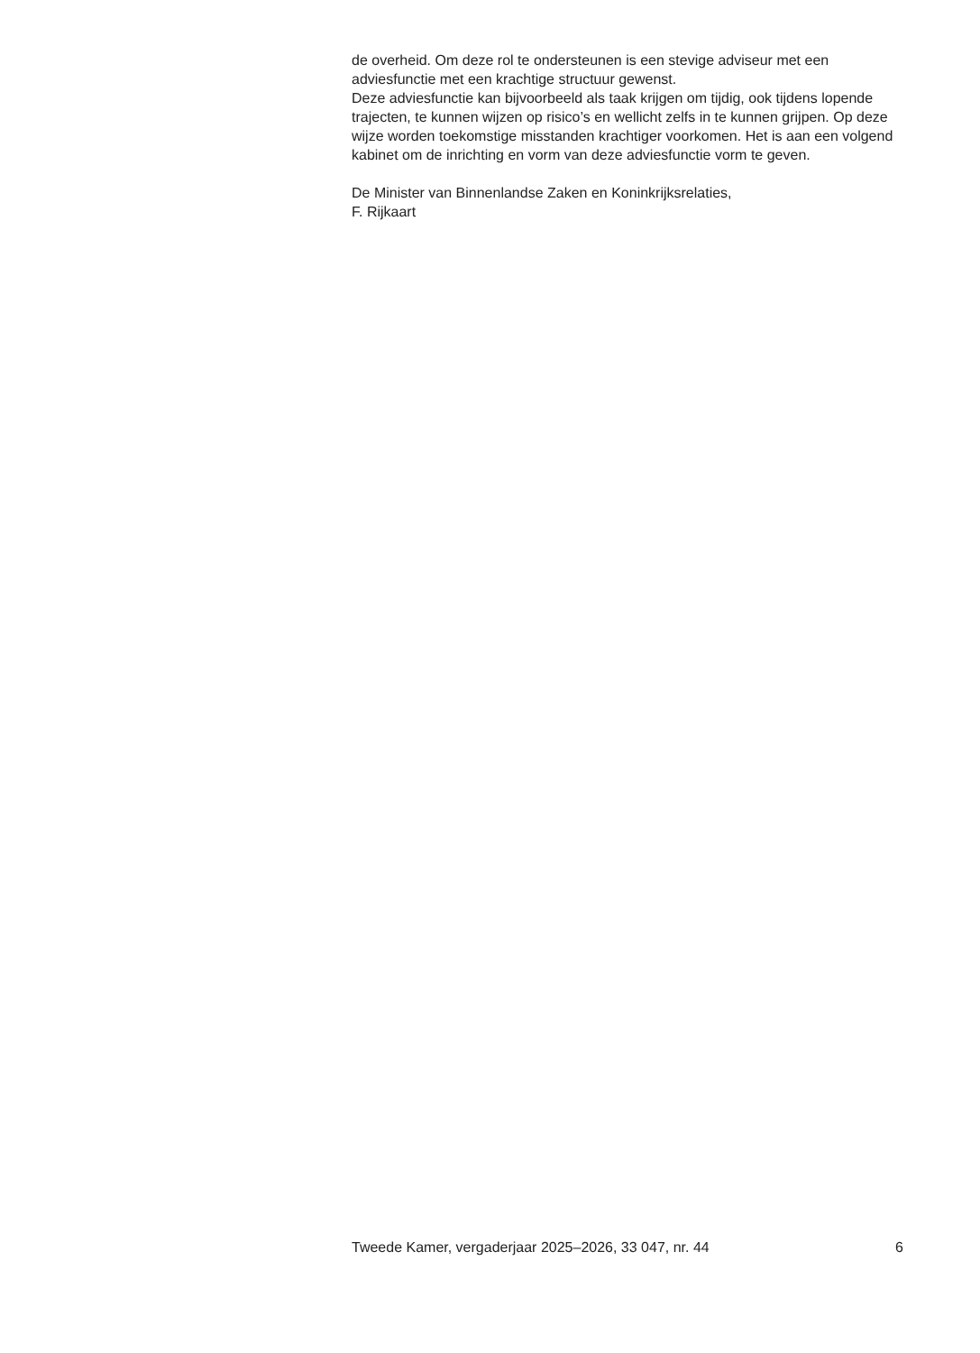de overheid. Om deze rol te ondersteunen is een stevige adviseur met een adviesfunctie met een krachtige structuur gewenst.
Deze adviesfunctie kan bijvoorbeeld als taak krijgen om tijdig, ook tijdens lopende trajecten, te kunnen wijzen op risico’s en wellicht zelfs in te kunnen grijpen. Op deze wijze worden toekomstige misstanden krachtiger voorkomen. Het is aan een volgend kabinet om de inrichting en vorm van deze adviesfunctie vorm te geven.
De Minister van Binnenlandse Zaken en Koninkrijksrelaties,
F. Rijkaart
Tweede Kamer, vergaderjaar 2025–2026, 33 047, nr. 44 6